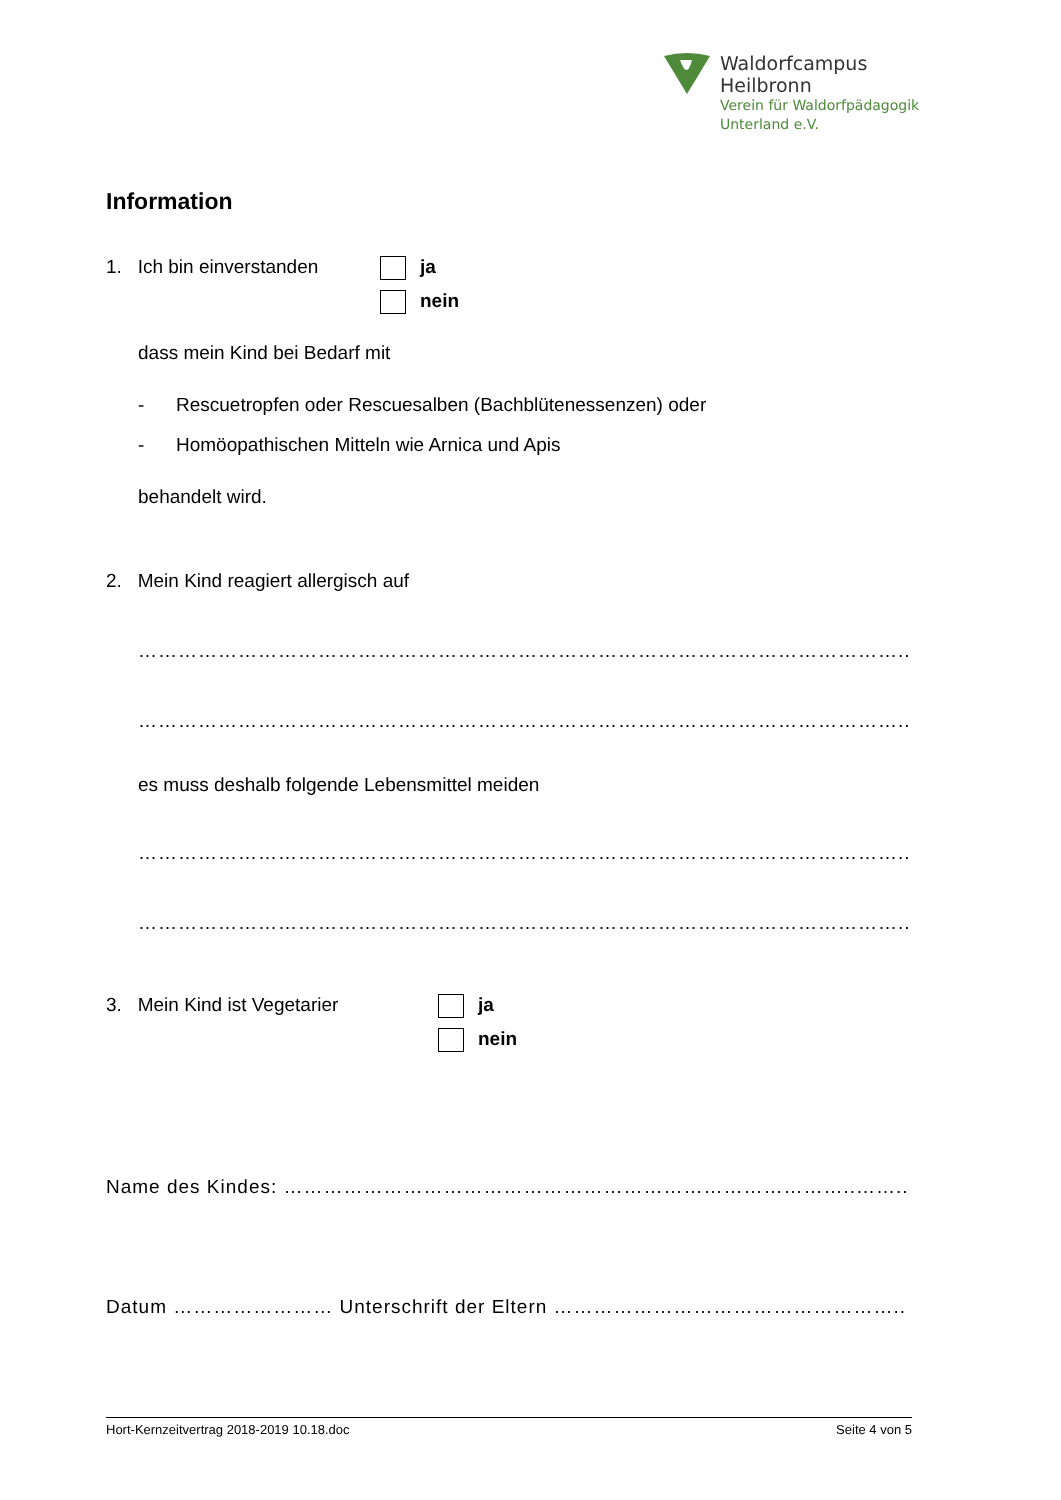Waldorfcampus
Heilbronn
Verein für Waldorfpädagogik
Unterland e.V.
Information
1. Ich bin einverstanden
ja
nein
dass mein Kind bei Bedarf mit
- Rescuetropfen oder Rescuesalben (Bachblütenessenzen) oder
- Homöopathischen Mitteln wie Arnica und Apis
behandelt wird.
2. Mein Kind reagiert allergisch auf
……………………………………………………………………………………………………..
……………………………………………………………………………………………………..
es muss deshalb folgende Lebensmittel meiden
……………………………………………………………………………………………………..
……………………………………………………………………………………………………..
3. Mein Kind ist Vegetarier ja
nein
Name des Kindes: …………………………………………………………………………..……..
Datum …………………… Unterschrift der Eltern ……………………………………………..
Hort-Kernzeitvertrag 2018-2019 10.18.doc Seite 4 von 5